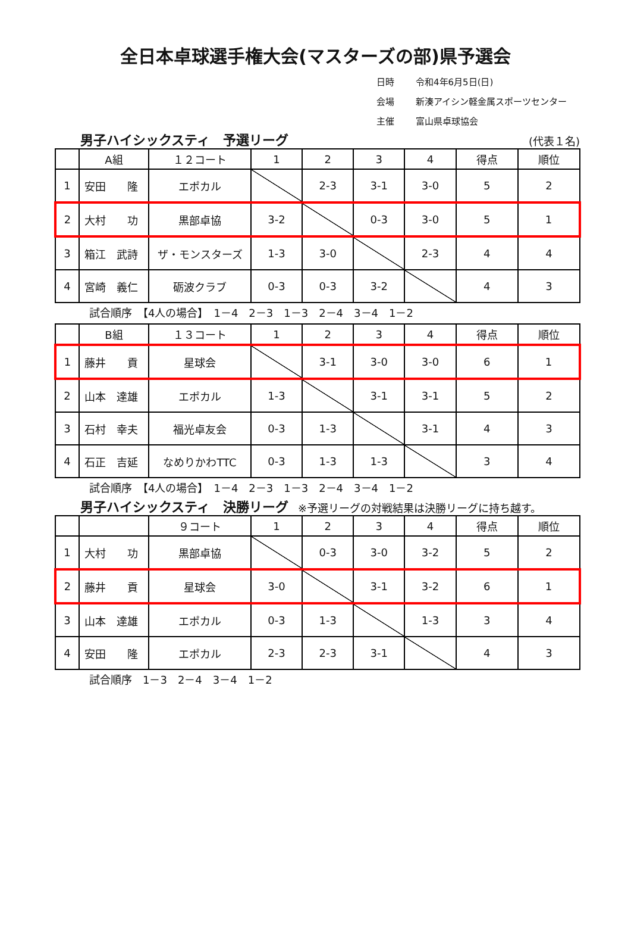全日本卓球選手権大会(マスターズの部)県予選会
日時 令和4年6月5日(日)
会場 新湊アイシン軽金属スポーツセンター
主催 富山県卓球協会
男子ハイシックスティ　予選リーグ (代表１名)
| | A組 | １２コート | 1 | 2 | 3 | 4 | 得点 | 順位 |
| --- | --- | --- | --- | --- | --- | --- | --- | --- |
| 1 | 安田 隆 | エポカル | | 2-3 | 3-1 | 3-0 | 5 | 2 |
| 2 | 大村 功 | 黒部卓協 | 3-2 | | 0-3 | 3-0 | 5 | 1 |
| 3 | 箱江 武詩 | ザ・モンスターズ | 1-3 | 3-0 | | 2-3 | 4 | 4 |
| 4 | 宮崎 義仁 | 砺波クラブ | 0-3 | 0-3 | 3-2 | | 4 | 3 |
試合順序　【4人の場合】　1－4　2－3　1－3　2－4　3－4　1－2
| | B組 | １３コート | 1 | 2 | 3 | 4 | 得点 | 順位 |
| --- | --- | --- | --- | --- | --- | --- | --- | --- |
| 1 | 藤井 貢 | 星球会 | | 3-1 | 3-0 | 3-0 | 6 | 1 |
| 2 | 山本 達雄 | エポカル | 1-3 | | 3-1 | 3-1 | 5 | 2 |
| 3 | 石村 幸夫 | 福光卓友会 | 0-3 | 1-3 | | 3-1 | 4 | 3 |
| 4 | 石正 吉延 | なめりかわTTC | 0-3 | 1-3 | 1-3 | | 3 | 4 |
試合順序　【4人の場合】　1－4　2－3　1－3　2－4　3－4　1－2
男子ハイシックスティ　決勝リーグ ※予選リーグの対戦結果は決勝リーグに持ち越す。
| | | ９コート | 1 | 2 | 3 | 4 | 得点 | 順位 |
| --- | --- | --- | --- | --- | --- | --- | --- | --- |
| 1 | 大村 功 | 黒部卓協 | | 0-3 | 3-0 | 3-2 | 5 | 2 |
| 2 | 藤井 貢 | 星球会 | 3-0 | | 3-1 | 3-2 | 6 | 1 |
| 3 | 山本 達雄 | エポカル | 0-3 | 1-3 | | 1-3 | 3 | 4 |
| 4 | 安田 隆 | エポカル | 2-3 | 2-3 | 3-1 | | 4 | 3 |
試合順序　1－3　2－4　3－4　1－2